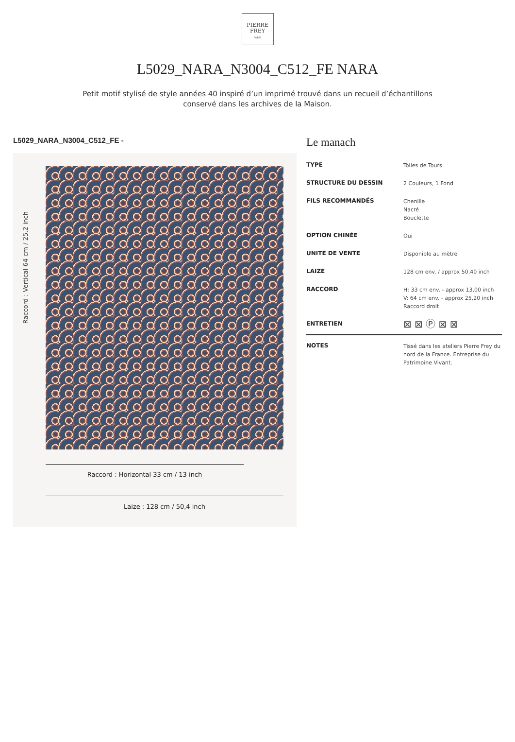PIERRE
FREY
PARIS
L5029_NARA_N3004_C512_FE NARA
Petit motif stylisé de style années 40 inspiré d’un imprimé trouvé dans un recueil d’échantillons conservé dans les archives de la Maison.
L5029_NARA_N3004_C512_FE -
Raccord : Vertical 64 cm / 25.2 inch
Raccord : Horizontal 33 cm / 13 inch
Laize : 128 cm / 50,4 inch
Le manach
| TYPE | Toiles de Tours |
| STRUCTURE DU DESSIN | 2 Couleurs, 1 Fond |
| FILS RECOMMANDÉS | Chenille Nacré Bouclette |
| OPTION CHINÉE | Oui |
| UNITÉ DE VENTE | Disponible au mètre |
| LAIZE | 128 cm env. / approx 50,40 inch |
| RACCORD | H: 33 cm env. - approx 13,00 inch V: 64 cm env. - approx 25,20 inch Raccord droit |
| ENTRETIEN | ⊠ ⊠ Ⓟ ⊠ ⊠ |
| NOTES | Tissé dans les ateliers Pierre Frey du nord de la France. Entreprise du Patrimoine Vivant. |